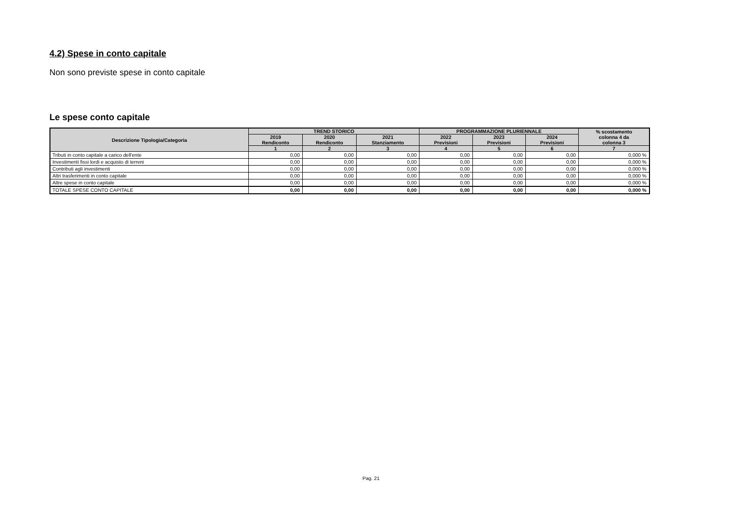4.2) Spese in conto capitale
Non sono previste spese in conto capitale
Le spese conto capitale
| Descrizione Tipologia/Categoria | TREND STORICO | | | PROGRAMMAZIONE PLURIENNALE | | | % scostamento colonna 4 da colonna 3 |
| --- | --- | --- | --- | --- | --- | --- | --- |
| | 2019 Rendiconto | 2020 Rendiconto | 2021 Stanziamento | 2022 Previsioni | 2023 Previsioni | 2024 Previsioni | |
| | 1 | 2 | 3 | 4 | 5 | 6 | 7 |
| Tributi in conto capitale a carico dell'ente | 0,00 | 0,00 | 0,00 | 0,00 | 0,00 | 0,00 | 0,000 % |
| Investimenti fissi lordi e acquisto di terreni | 0,00 | 0,00 | 0,00 | 0,00 | 0,00 | 0,00 | 0,000 % |
| Contributi agli investimenti | 0,00 | 0,00 | 0,00 | 0,00 | 0,00 | 0,00 | 0,000 % |
| Altri trasferimenti in conto capitale | 0,00 | 0,00 | 0,00 | 0,00 | 0,00 | 0,00 | 0,000 % |
| Altre spese in conto capitale | 0,00 | 0,00 | 0,00 | 0,00 | 0,00 | 0,00 | 0,000 % |
| TOTALE SPESE CONTO CAPITALE | 0,00 | 0,00 | 0,00 | 0,00 | 0,00 | 0,00 | 0,000 % |
Pag. 21